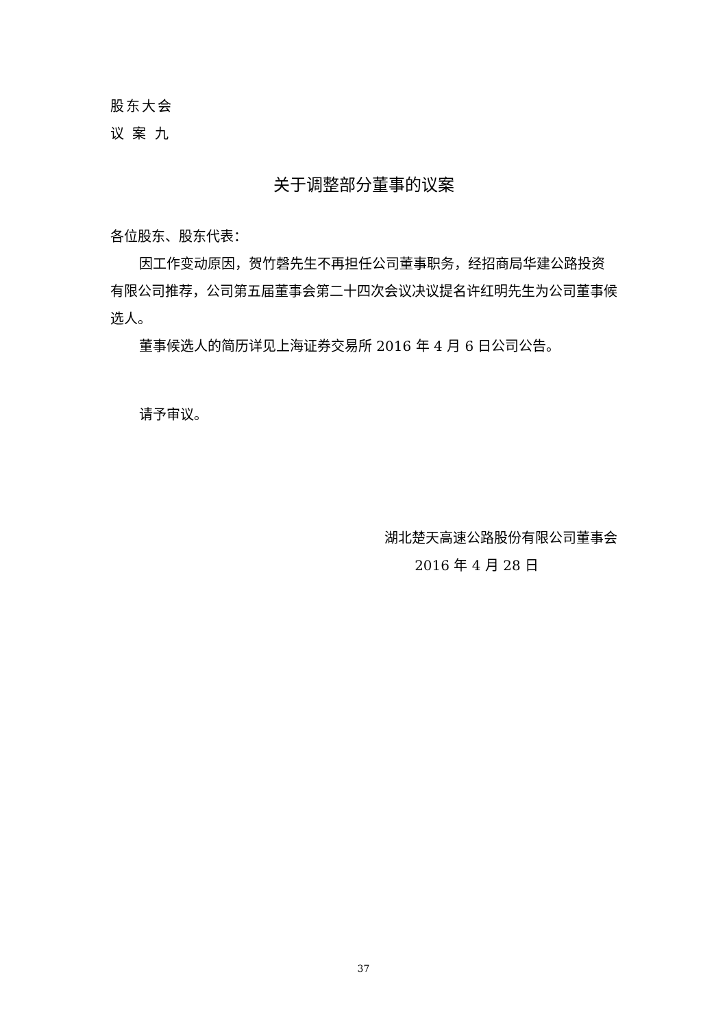股东大会
议 案 九
关于调整部分董事的议案
各位股东、股东代表：
因工作变动原因，贺竹磬先生不再担任公司董事职务，经招商局华建公路投资有限公司推荐，公司第五届董事会第二十四次会议决议提名许红明先生为公司董事候选人。
董事候选人的简历详见上海证券交易所 2016 年 4 月 6 日公司公告。
请予审议。
湖北楚天高速公路股份有限公司董事会
2016 年 4 月 28 日
37